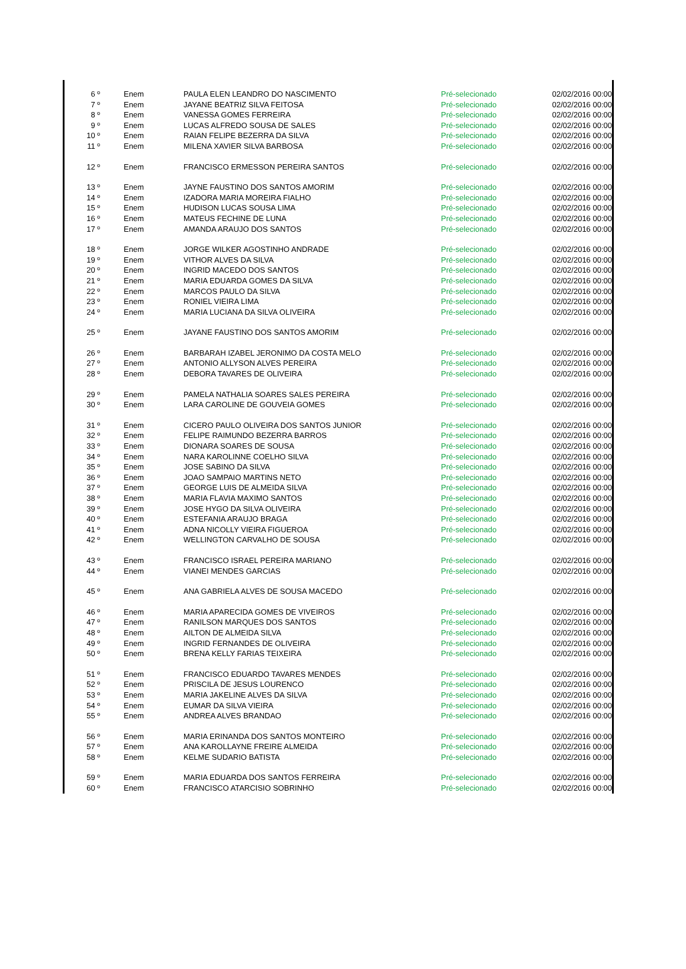| 6 º | Enem | PAULA ELEN LEANDRO DO NASCIMENTO | Pré-selecionado | 02/02/2016 00:00 |
| 7 º | Enem | JAYANE BEATRIZ SILVA FEITOSA | Pré-selecionado | 02/02/2016 00:00 |
| 8 º | Enem | VANESSA GOMES FERREIRA | Pré-selecionado | 02/02/2016 00:00 |
| 9 º | Enem | LUCAS ALFREDO SOUSA DE SALES | Pré-selecionado | 02/02/2016 00:00 |
| 10 º | Enem | RAIAN FELIPE BEZERRA DA SILVA | Pré-selecionado | 02/02/2016 00:00 |
| 11 º | Enem | MILENA XAVIER SILVA BARBOSA | Pré-selecionado | 02/02/2016 00:00 |
| 12 º | Enem | FRANCISCO ERMESSON PEREIRA SANTOS | Pré-selecionado | 02/02/2016 00:00 |
| 13 º | Enem | JAYNE FAUSTINO DOS SANTOS AMORIM | Pré-selecionado | 02/02/2016 00:00 |
| 14 º | Enem | IZADORA MARIA MOREIRA FIALHO | Pré-selecionado | 02/02/2016 00:00 |
| 15 º | Enem | HUDISON LUCAS SOUSA LIMA | Pré-selecionado | 02/02/2016 00:00 |
| 16 º | Enem | MATEUS FECHINE DE LUNA | Pré-selecionado | 02/02/2016 00:00 |
| 17 º | Enem | AMANDA ARAUJO DOS SANTOS | Pré-selecionado | 02/02/2016 00:00 |
| 18 º | Enem | JORGE WILKER AGOSTINHO ANDRADE | Pré-selecionado | 02/02/2016 00:00 |
| 19 º | Enem | VITHOR ALVES DA SILVA | Pré-selecionado | 02/02/2016 00:00 |
| 20 º | Enem | INGRID MACEDO DOS SANTOS | Pré-selecionado | 02/02/2016 00:00 |
| 21 º | Enem | MARIA EDUARDA GOMES DA SILVA | Pré-selecionado | 02/02/2016 00:00 |
| 22 º | Enem | MARCOS PAULO DA SILVA | Pré-selecionado | 02/02/2016 00:00 |
| 23 º | Enem | RONIEL VIEIRA LIMA | Pré-selecionado | 02/02/2016 00:00 |
| 24 º | Enem | MARIA LUCIANA DA SILVA OLIVEIRA | Pré-selecionado | 02/02/2016 00:00 |
| 25 º | Enem | JAYANE FAUSTINO DOS SANTOS AMORIM | Pré-selecionado | 02/02/2016 00:00 |
| 26 º | Enem | BARBARAH IZABEL JERONIMO DA COSTA MELO | Pré-selecionado | 02/02/2016 00:00 |
| 27 º | Enem | ANTONIO ALLYSON ALVES PEREIRA | Pré-selecionado | 02/02/2016 00:00 |
| 28 º | Enem | DEBORA TAVARES DE OLIVEIRA | Pré-selecionado | 02/02/2016 00:00 |
| 29 º | Enem | PAMELA NATHALIA SOARES SALES PEREIRA | Pré-selecionado | 02/02/2016 00:00 |
| 30 º | Enem | LARA CAROLINE DE GOUVEIA GOMES | Pré-selecionado | 02/02/2016 00:00 |
| 31 º | Enem | CICERO PAULO OLIVEIRA DOS SANTOS JUNIOR | Pré-selecionado | 02/02/2016 00:00 |
| 32 º | Enem | FELIPE RAIMUNDO BEZERRA BARROS | Pré-selecionado | 02/02/2016 00:00 |
| 33 º | Enem | DIONARA SOARES DE SOUSA | Pré-selecionado | 02/02/2016 00:00 |
| 34 º | Enem | NARA KAROLINNE COELHO SILVA | Pré-selecionado | 02/02/2016 00:00 |
| 35 º | Enem | JOSE SABINO DA SILVA | Pré-selecionado | 02/02/2016 00:00 |
| 36 º | Enem | JOAO SAMPAIO MARTINS NETO | Pré-selecionado | 02/02/2016 00:00 |
| 37 º | Enem | GEORGE LUIS DE ALMEIDA SILVA | Pré-selecionado | 02/02/2016 00:00 |
| 38 º | Enem | MARIA FLAVIA MAXIMO SANTOS | Pré-selecionado | 02/02/2016 00:00 |
| 39 º | Enem | JOSE HYGO DA SILVA OLIVEIRA | Pré-selecionado | 02/02/2016 00:00 |
| 40 º | Enem | ESTEFANIA ARAUJO BRAGA | Pré-selecionado | 02/02/2016 00:00 |
| 41 º | Enem | ADNA NICOLLY VIEIRA FIGUEROA | Pré-selecionado | 02/02/2016 00:00 |
| 42 º | Enem | WELLINGTON CARVALHO DE SOUSA | Pré-selecionado | 02/02/2016 00:00 |
| 43 º | Enem | FRANCISCO ISRAEL PEREIRA MARIANO | Pré-selecionado | 02/02/2016 00:00 |
| 44 º | Enem | VIANEI MENDES GARCIAS | Pré-selecionado | 02/02/2016 00:00 |
| 45 º | Enem | ANA GABRIELA ALVES DE SOUSA MACEDO | Pré-selecionado | 02/02/2016 00:00 |
| 46 º | Enem | MARIA APARECIDA GOMES DE VIVEIROS | Pré-selecionado | 02/02/2016 00:00 |
| 47 º | Enem | RANILSON MARQUES DOS SANTOS | Pré-selecionado | 02/02/2016 00:00 |
| 48 º | Enem | AILTON DE ALMEIDA SILVA | Pré-selecionado | 02/02/2016 00:00 |
| 49 º | Enem | INGRID FERNANDES DE OLIVEIRA | Pré-selecionado | 02/02/2016 00:00 |
| 50 º | Enem | BRENA KELLY FARIAS TEIXEIRA | Pré-selecionado | 02/02/2016 00:00 |
| 51 º | Enem | FRANCISCO EDUARDO TAVARES MENDES | Pré-selecionado | 02/02/2016 00:00 |
| 52 º | Enem | PRISCILA DE JESUS LOURENCO | Pré-selecionado | 02/02/2016 00:00 |
| 53 º | Enem | MARIA JAKELINE ALVES DA SILVA | Pré-selecionado | 02/02/2016 00:00 |
| 54 º | Enem | EUMAR DA SILVA VIEIRA | Pré-selecionado | 02/02/2016 00:00 |
| 55 º | Enem | ANDREA ALVES BRANDAO | Pré-selecionado | 02/02/2016 00:00 |
| 56 º | Enem | MARIA ERINANDA DOS SANTOS MONTEIRO | Pré-selecionado | 02/02/2016 00:00 |
| 57 º | Enem | ANA KAROLLAYNE FREIRE ALMEIDA | Pré-selecionado | 02/02/2016 00:00 |
| 58 º | Enem | KELME SUDARIO BATISTA | Pré-selecionado | 02/02/2016 00:00 |
| 59 º | Enem | MARIA EDUARDA DOS SANTOS FERREIRA | Pré-selecionado | 02/02/2016 00:00 |
| 60 º | Enem | FRANCISCO ATARCISIO SOBRINHO | Pré-selecionado | 02/02/2016 00:00 |